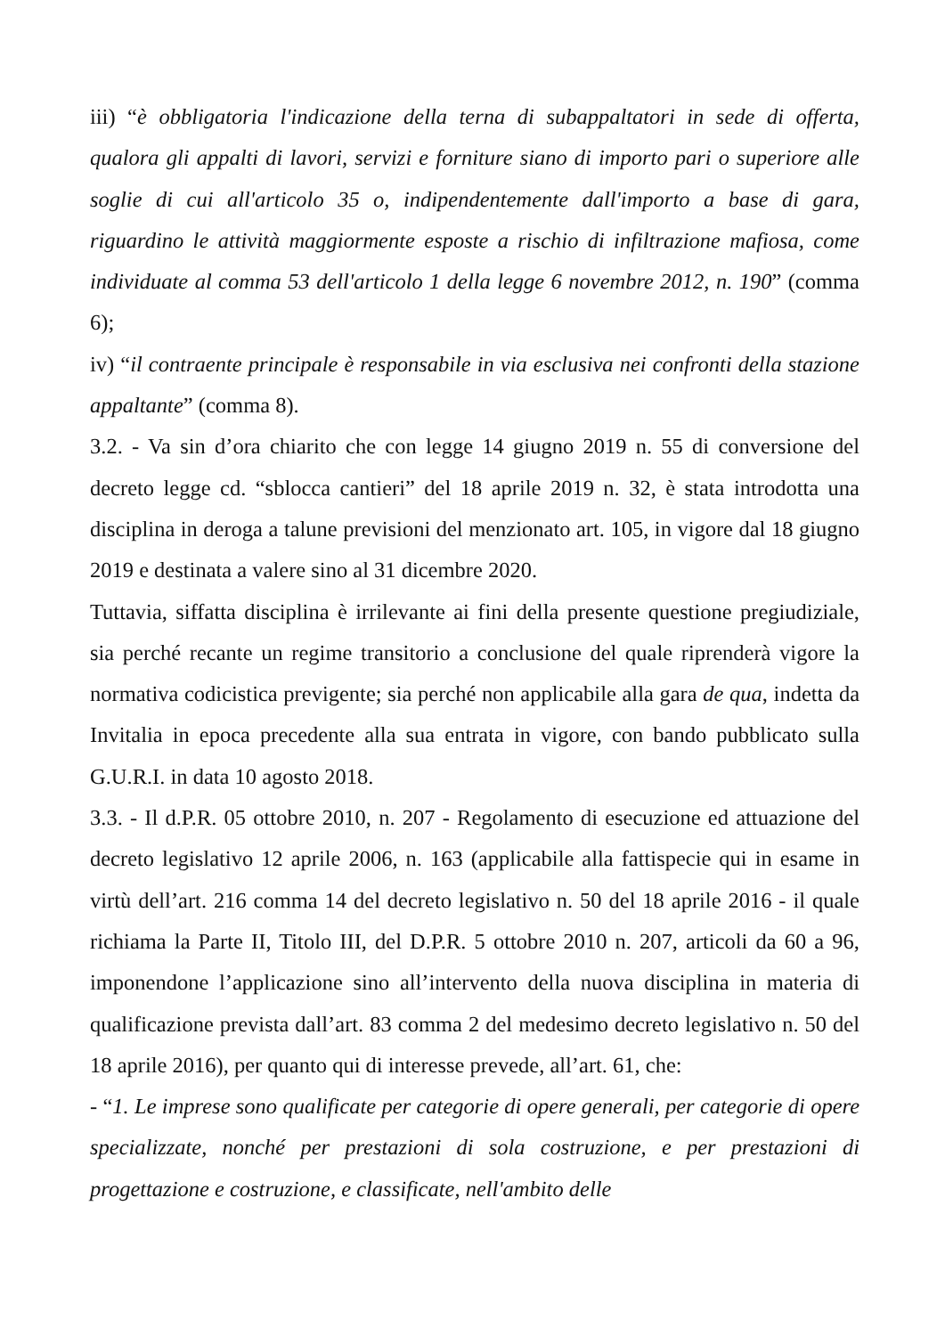iii) “è obbligatoria l'indicazione della terna di subappaltatori in sede di offerta, qualora gli appalti di lavori, servizi e forniture siano di importo pari o superiore alle soglie di cui all'articolo 35 o, indipendentemente dall'importo a base di gara, riguardino le attività maggiormente esposte a rischio di infiltrazione mafiosa, come individuate al comma 53 dell'articolo 1 della legge 6 novembre 2012, n. 190” (comma 6);
iv) “il contraente principale è responsabile in via esclusiva nei confronti della stazione appaltante” (comma 8).
3.2. - Va sin d’ora chiarito che con legge 14 giugno 2019 n. 55 di conversione del decreto legge cd. “sblocca cantieri” del 18 aprile 2019 n. 32, è stata introdotta una disciplina in deroga a talune previsioni del menzionato art. 105, in vigore dal 18 giugno 2019 e destinata a valere sino al 31 dicembre 2020.
Tuttavia, siffatta disciplina è irrilevante ai fini della presente questione pregiudiziale, sia perché recante un regime transitorio a conclusione del quale riprenderà vigore la normativa codicistica previgente; sia perché non applicabile alla gara de qua, indetta da Invitalia in epoca precedente alla sua entrata in vigore, con bando pubblicato sulla G.U.R.I. in data 10 agosto 2018.
3.3. - Il d.P.R. 05 ottobre 2010, n. 207 - Regolamento di esecuzione ed attuazione del decreto legislativo 12 aprile 2006, n. 163 (applicabile alla fattispecie qui in esame in virtù dell’art. 216 comma 14 del decreto legislativo n. 50 del 18 aprile 2016 - il quale richiama la Parte II, Titolo III, del D.P.R. 5 ottobre 2010 n. 207, articoli da 60 a 96, imponendone l’applicazione sino all’intervento della nuova disciplina in materia di qualificazione prevista dall’art. 83 comma 2 del medesimo decreto legislativo n. 50 del 18 aprile 2016), per quanto qui di interesse prevede, all’art. 61, che:
- “1. Le imprese sono qualificate per categorie di opere generali, per categorie di opere specializzate, nonché per prestazioni di sola costruzione, e per prestazioni di progettazione e costruzione, e classificate, nell'ambito delle